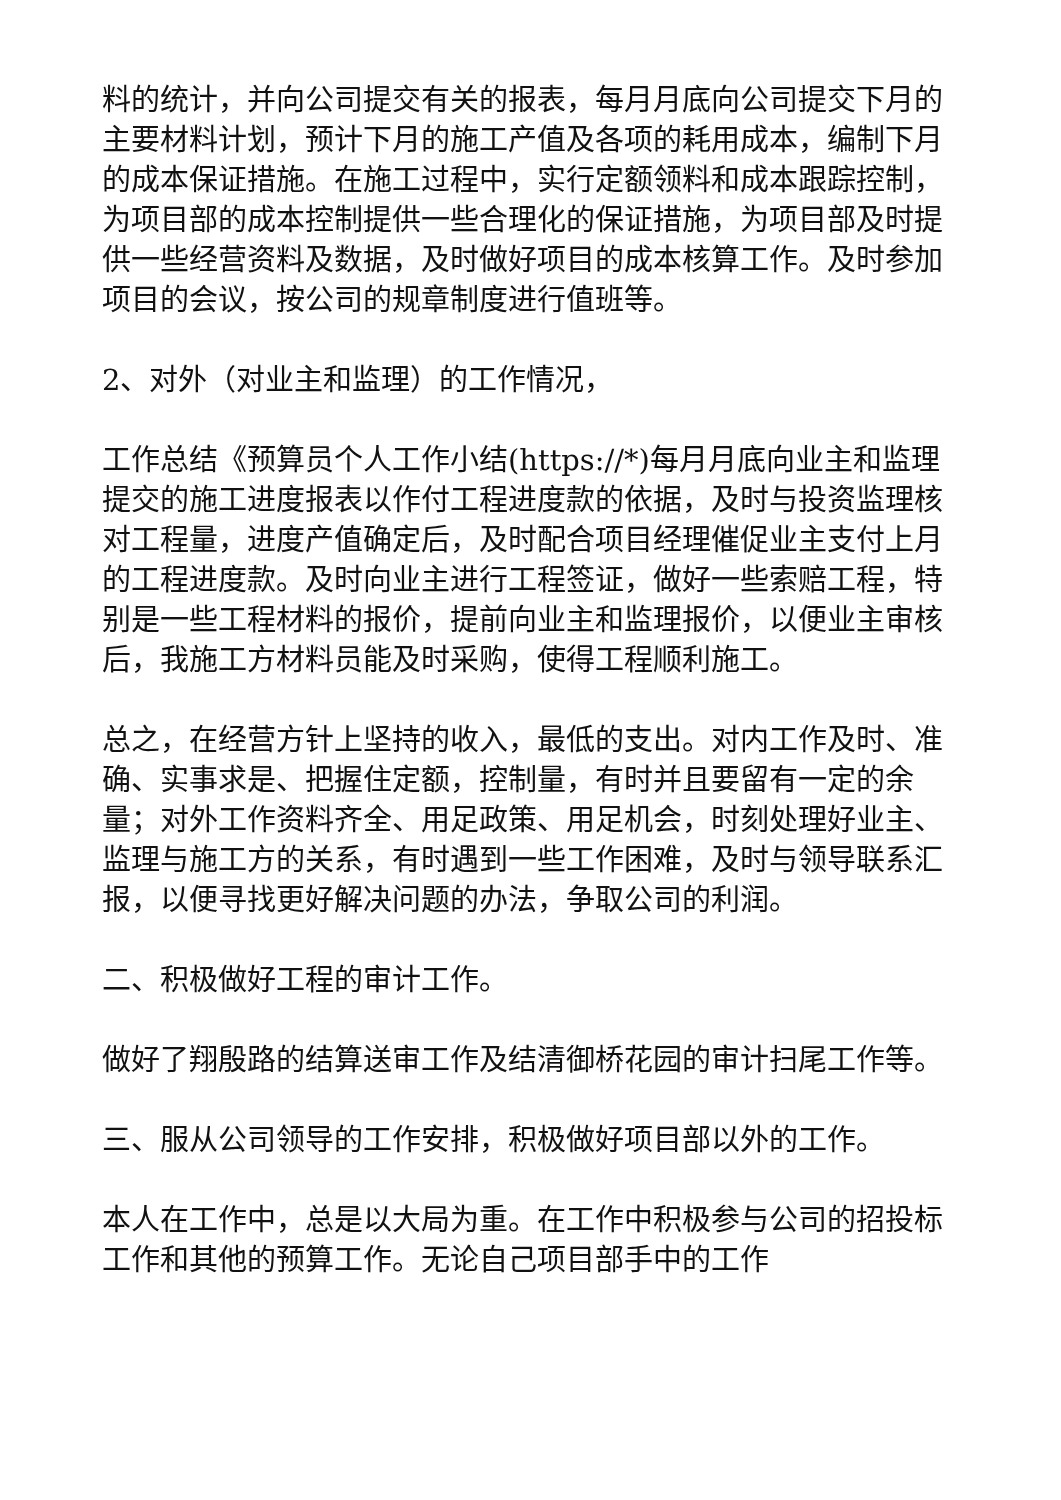料的统计，并向公司提交有关的报表，每月月底向公司提交下月的主要材料计划，预计下月的施工产值及各项的耗用成本，编制下月的成本保证措施。在施工过程中，实行定额领料和成本跟踪控制，为项目部的成本控制提供一些合理化的保证措施，为项目部及时提供一些经营资料及数据，及时做好项目的成本核算工作。及时参加项目的会议，按公司的规章制度进行值班等。
2、对外（对业主和监理）的工作情况，
工作总结《预算员个人工作小结(https://*)每月月底向业主和监理提交的施工进度报表以作付工程进度款的依据，及时与投资监理核对工程量，进度产值确定后，及时配合项目经理催促业主支付上月的工程进度款。及时向业主进行工程签证，做好一些索赔工程，特别是一些工程材料的报价，提前向业主和监理报价，以便业主审核后，我施工方材料员能及时采购，使得工程顺利施工。
总之，在经营方针上坚持的收入，最低的支出。对内工作及时、准确、实事求是、把握住定额，控制量，有时并且要留有一定的余量；对外工作资料齐全、用足政策、用足机会，时刻处理好业主、监理与施工方的关系，有时遇到一些工作困难，及时与领导联系汇报，以便寻找更好解决问题的办法，争取公司的利润。
二、积极做好工程的审计工作。
做好了翔殷路的结算送审工作及结清御桥花园的审计扫尾工作等。
三、服从公司领导的工作安排，积极做好项目部以外的工作。
本人在工作中，总是以大局为重。在工作中积极参与公司的招投标工作和其他的预算工作。无论自己项目部手中的工作